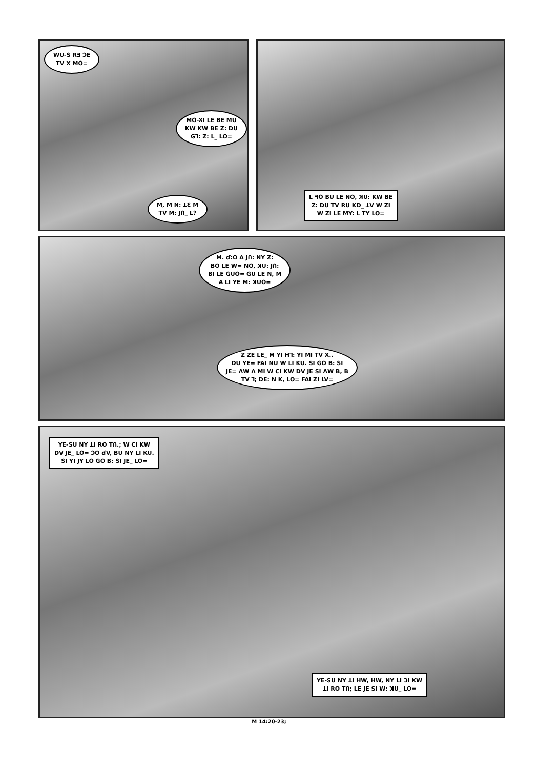WU-S RƎ ϽE
TV X MO=
MO-XI LE BE MU
KW KW BE Z: DU
Gꓶ: Z: L_ LO=
M, M N: ꓕƐ M
TV M: JՈ_ L?
L ꟻO BU LE NO, ꓘU: KW BE
Z: DU TV RU KD_ ꓕV W ZI
W ZI LE MY: L TY LO=
M. ɗ:O A JՈ: NY Z:
BO LE W= NO, ꓘU: JՈ:
BI LE GUO= GU LE N, M
A LI YE M: ꓘUO=
Z ZE LE_ M YI Hꓶ: YI MI TV X..
DU YE= FAI NU W LI KU. SI GO B: SI
JE= ꓥW ꓥ MI W CI KW DV JE SI ꓥW B, B
TV ꓶ; DE: N K, LO= FAI ZI LV=
YE-SU NY ꓕI RO TՈ.; W CI KW
DV JE_ LO= ϽO ɗV, BU NY LI KU.
SI YI JY LO GO B: SI JE_ LO=
YE-SU NY ꓕI HW, HW, NY LI ϽI KW
ꓕI RO TՈ; LE JE SI W: ꓘU_ LO=
M 14:20-23;